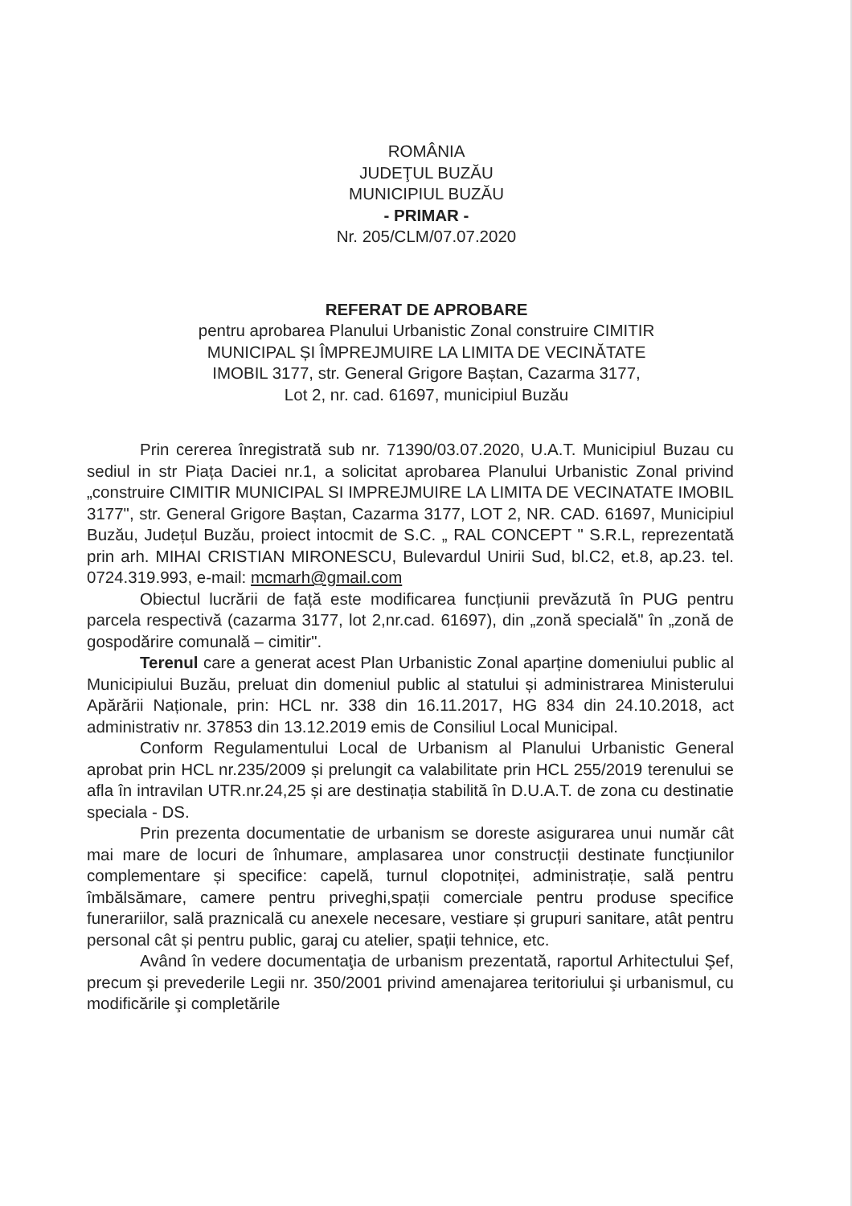ROMÂNIA
JUDEŢUL BUZĂU
MUNICIPIUL BUZĂU
- PRIMAR -
Nr. 205/CLM/07.07.2020
REFERAT DE APROBARE
pentru aprobarea Planului Urbanistic Zonal construire CIMITIR
MUNICIPAL ȘI ÎMPREJMUIRE LA LIMITA DE VECINĂTATE
IMOBIL 3177, str. General Grigore Baștan, Cazarma 3177,
Lot 2, nr. cad. 61697, municipiul Buzău
Prin cererea înregistrată sub nr. 71390/03.07.2020, U.A.T. Municipiul Buzau cu sediul in str Piața Daciei nr.1, a solicitat aprobarea Planului Urbanistic Zonal privind „construire CIMITIR MUNICIPAL SI IMPREJMUIRE LA LIMITA DE VECINATATE IMOBIL 3177", str. General Grigore Baștan, Cazarma 3177, LOT 2, NR. CAD. 61697, Municipiul Buzău, Județul Buzău, proiect intocmit de S.C. „ RAL CONCEPT " S.R.L, reprezentată prin arh. MIHAI CRISTIAN MIRONESCU, Bulevardul Unirii Sud, bl.C2, et.8, ap.23. tel. 0724.319.993, e-mail: mcmarh@gmail.com
Obiectul lucrării de față este modificarea funcțiunii prevăzută în PUG pentru parcela respectivă (cazarma 3177, lot 2,nr.cad. 61697), din „zonă specială" în „zonă de gospodărire comunală – cimitir".
Terenul care a generat acest Plan Urbanistic Zonal aparține domeniului public al Municipiului Buzău, preluat din domeniul public al statului și administrarea Ministerului Apărării Naționale, prin: HCL nr. 338 din 16.11.2017, HG 834 din 24.10.2018, act administrativ nr. 37853 din 13.12.2019 emis de Consiliul Local Municipal.
Conform Regulamentului Local de Urbanism al Planului Urbanistic General aprobat prin HCL nr.235/2009 și prelungit ca valabilitate prin HCL 255/2019 terenului se afla în intravilan UTR.nr.24,25 și are destinația stabilită în D.U.A.T. de zona cu destinatie speciala - DS.
Prin prezenta documentatie de urbanism se doreste asigurarea unui număr cât mai mare de locuri de înhumare, amplasarea unor construcții destinate funcțiunilor complementare și specifice: capelă, turnul clopotniței, administrație, sală pentru îmbălsămare, camere pentru priveghi,spații comerciale pentru produse specifice funerariilor, sală praznicală cu anexele necesare, vestiare și grupuri sanitare, atât pentru personal cât și pentru public, garaj cu atelier, spații tehnice, etc.
Având în vedere documentaţia de urbanism prezentată, raportul Arhitectului Şef, precum şi prevederile Legii nr. 350/2001 privind amenajarea teritoriului şi urbanismul, cu modificările şi completările